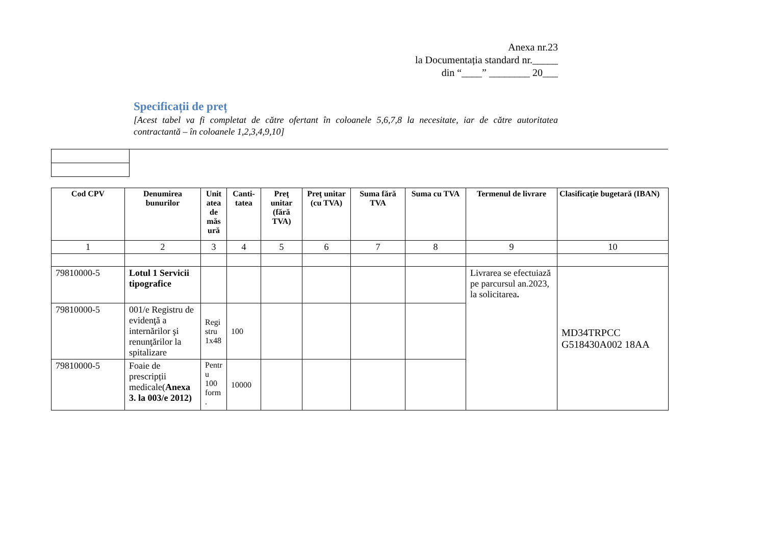Anexa nr.23
la Documentația standard nr._____
din “____” ________ 20___
Specificații de preț
[Acest tabel va fi completat de către ofertant în coloanele 5,6,7,8 la necesitate, iar de către autoritatea contractantă – în coloanele 1,2,3,4,9,10]
| Cod CPV | Denumirea bunurilor | Unit atea de măs ură | Canti-tatea | Preţ unitar (fără TVA) | Preţ unitar (cu TVA) | Suma fără TVA | Suma cu TVA | Termenul de livrare | Clasificaţie bugetară (IBAN) |
| --- | --- | --- | --- | --- | --- | --- | --- | --- | --- |
| 1 | 2 | 3 | 4 | 5 | 6 | 7 | 8 | 9 | 10 |
| 79810000-5 | Lotul 1 Servicii tipografice | | | | | | | Livrarea se efectuiază pe parcursul an.2023, la solicitarea . | MD34TRPCC G518430A002 18AA |
| 79810000-5 | 001/e Registru de evidenţă a internărilor şi renunţărilor la spitalizare | Regi stru 1x48 | 100 | | | | | | |
| 79810000-5 | Foaie de prescripții medicale( Anexa 3. la 003/e 2012) | Pentr u 100 form . | 10000 | | | | | | |